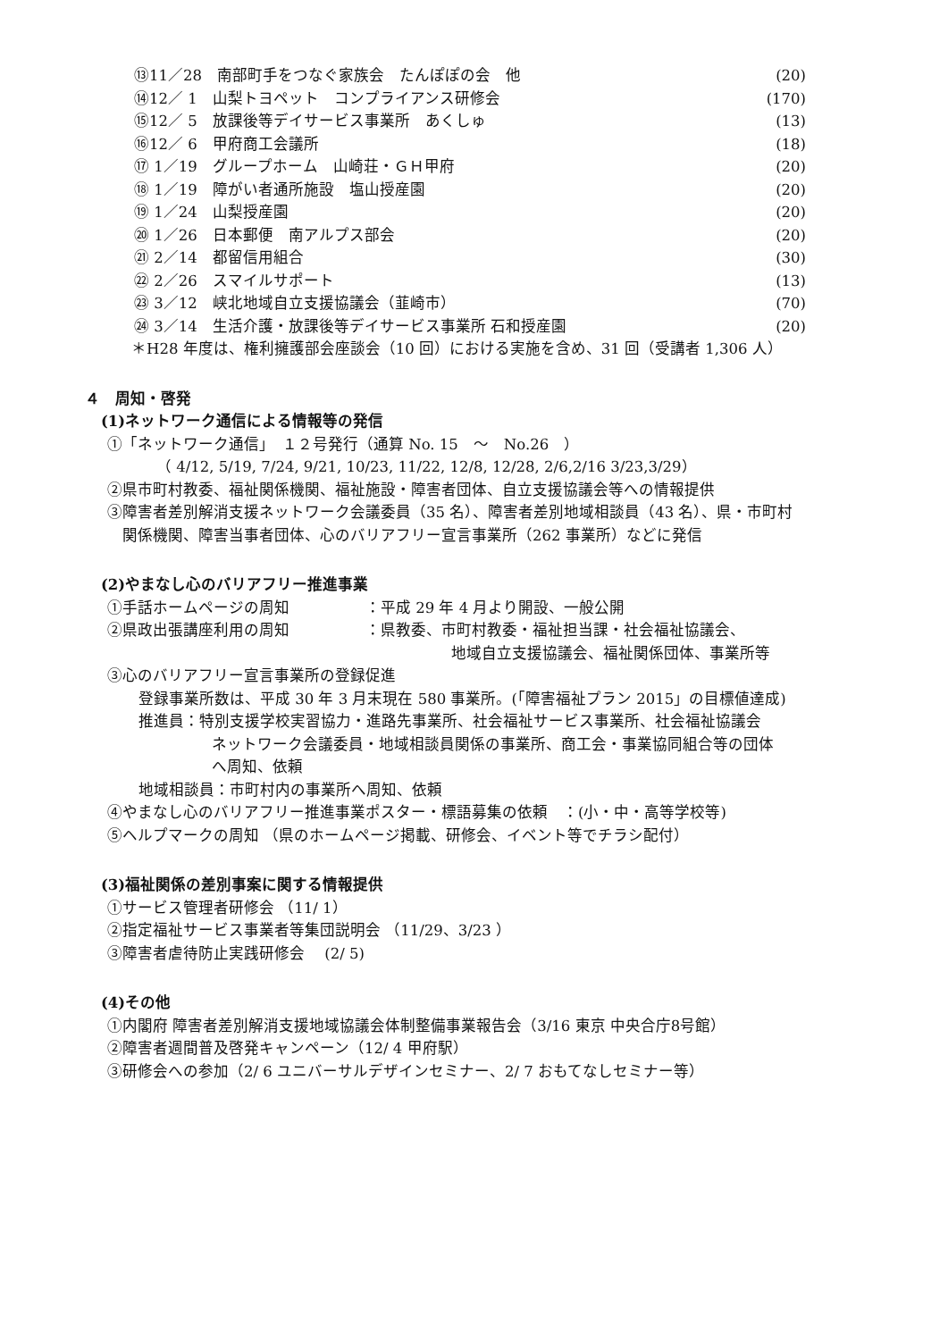⑬11／28　南部町手をつなぐ家族会　たんぽぽの会　他 (20)
⑭12／ 1　山梨トヨペット　コンプライアンス研修会 (170)
⑮12／ 5　放課後等デイサービス事業所　あくしゅ (13)
⑯12／ 6　甲府商工会議所 (18)
⑰ 1／19　グループホーム　山崎荘・ＧＨ甲府 (20)
⑱ 1／19　障がい者通所施設　塩山授産園 (20)
⑲ 1／24　山梨授産園 (20)
⑳ 1／26　日本郵便　南アルプス部会 (20)
㉑ 2／14　都留信用組合 (30)
㉒ 2／26　スマイルサポート (13)
㉓ 3／12　峡北地域自立支援協議会（韮崎市） (70)
㉔ 3／14　生活介護・放課後等デイサービス事業所 石和授産園 (20)
＊H28 年度は、権利擁護部会座談会（10 回）における実施を含め、31 回（受講者 1,306 人）
４　周知・啓発
(1)ネットワーク通信による情報等の発信
①「ネットワーク通信」　１２号発行（通算 No. 15　～　No.26　）
（ 4/12, 5/19, 7/24, 9/21, 10/23, 11/22, 12/8, 12/28, 2/6,2/16 3/23,3/29）
②県市町村教委、福祉関係機関、福祉施設・障害者団体、自立支援協議会等への情報提供
③障害者差別解消支援ネットワーク会議委員（35 名）、障害者差別地域相談員（43 名）、県・市町村
関係機関、障害当事者団体、心のバリアフリー宣言事業所（262 事業所）などに発信
(2)やまなし心のバリアフリー推進事業
①手話ホームページの周知　　　　　：平成 29 年 4 月より開設、一般公開
②県政出張講座利用の周知　　　　　：県教委、市町村教委・福祉担当課・社会福祉協議会、
地域自立支援協議会、福祉関係団体、事業所等
③心のバリアフリー宣言事業所の登録促進
登録事業所数は、平成 30 年 3 月末現在 580 事業所。(「障害福祉プラン 2015」の目標値達成)
推進員：特別支援学校実習協力・進路先事業所、社会福祉サービス事業所、社会福祉協議会
ネットワーク会議委員・地域相談員関係の事業所、商工会・事業協同組合等の団体
へ周知、依頼
地域相談員：市町村内の事業所へ周知、依頼
④やまなし心のバリアフリー推進事業ポスター・標語募集の依頼　：(小・中・高等学校等)
⑤ヘルプマークの周知 （県のホームページ掲載、研修会、イベント等でチラシ配付）
(3)福祉関係の差別事案に関する情報提供
①サービス管理者研修会 （11/ 1）
②指定福祉サービス事業者等集団説明会 （11/29、3/23 ）
③障害者虐待防止実践研修会　 (2/ 5)
(4)その他
①内閣府 障害者差別解消支援地域協議会体制整備事業報告会（3/16 東京 中央合庁8号館）
②障害者週間普及啓発キャンペーン（12/ 4 甲府駅）
③研修会への参加（2/ 6 ユニバーサルデザインセミナー、2/ 7 おもてなしセミナー等）